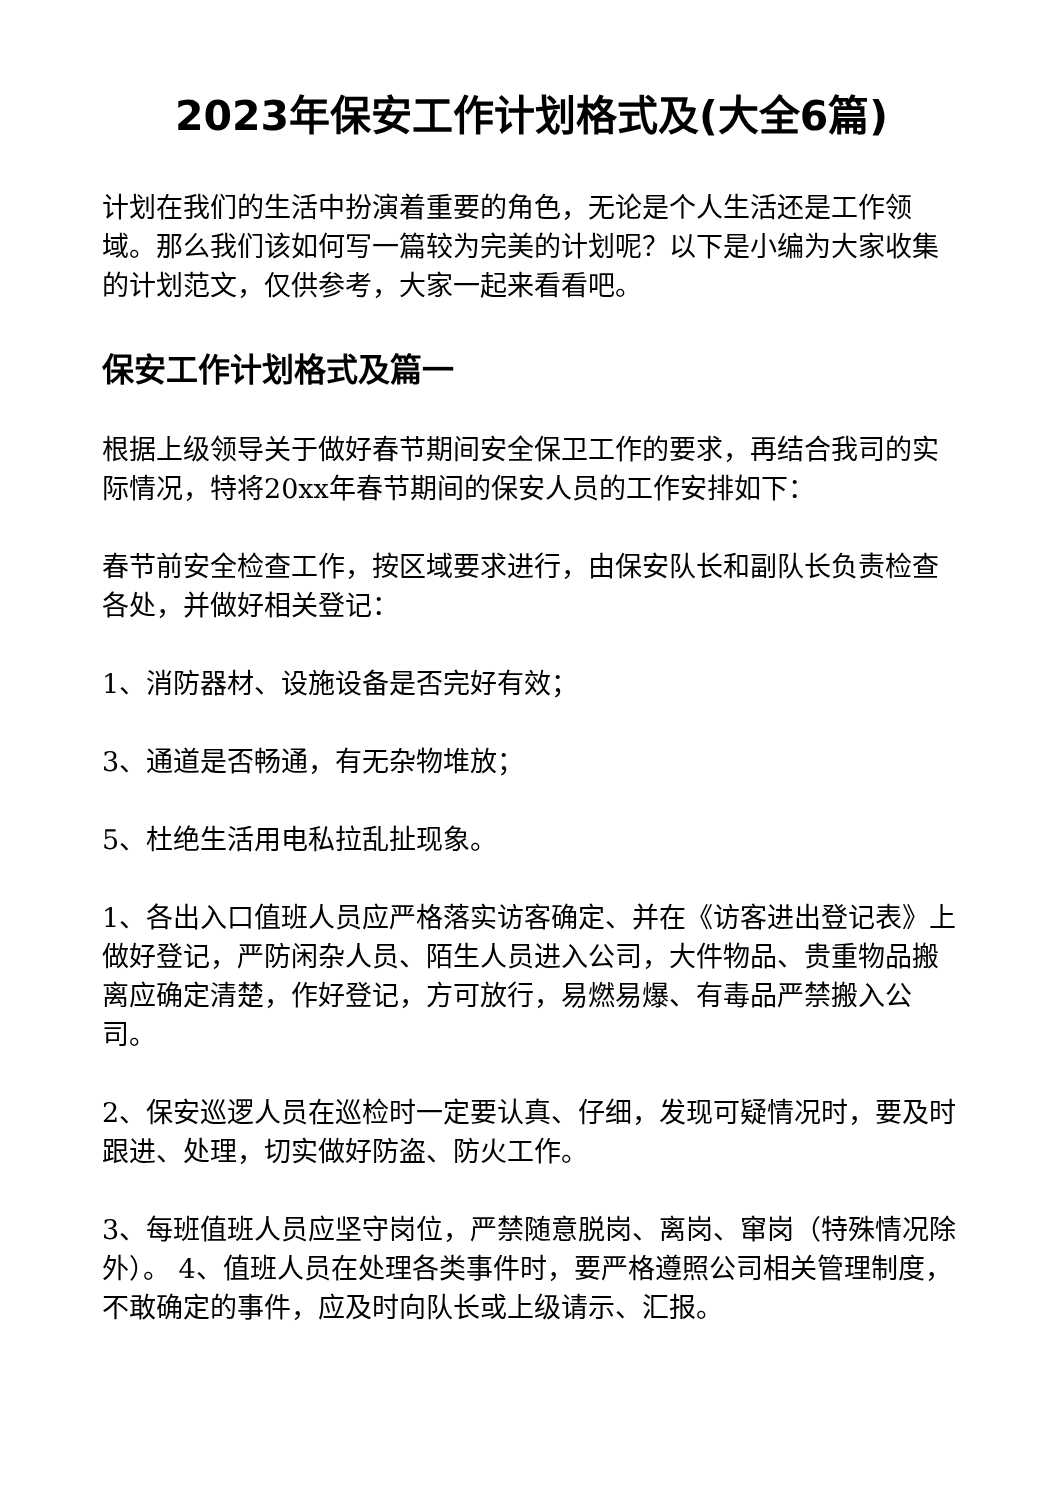2023年保安工作计划格式及(大全6篇)
计划在我们的生活中扮演着重要的角色，无论是个人生活还是工作领域。那么我们该如何写一篇较为完美的计划呢？以下是小编为大家收集的计划范文，仅供参考，大家一起来看看吧。
保安工作计划格式及篇一
根据上级领导关于做好春节期间安全保卫工作的要求，再结合我司的实际情况，特将20xx年春节期间的保安人员的工作安排如下：
春节前安全检查工作，按区域要求进行，由保安队长和副队长负责检查各处，并做好相关登记：
1、消防器材、设施设备是否完好有效；
3、通道是否畅通，有无杂物堆放；
5、杜绝生活用电私拉乱扯现象。
1、各出入口值班人员应严格落实访客确定、并在《访客进出登记表》上做好登记，严防闲杂人员、陌生人员进入公司，大件物品、贵重物品搬离应确定清楚，作好登记，方可放行，易燃易爆、有毒品严禁搬入公司。
2、保安巡逻人员在巡检时一定要认真、仔细，发现可疑情况时，要及时跟进、处理，切实做好防盗、防火工作。
3、每班值班人员应坚守岗位，严禁随意脱岗、离岗、窜岗（特殊情况除外）。 4、值班人员在处理各类事件时，要严格遵照公司相关管理制度，不敢确定的事件，应及时向队长或上级请示、汇报。